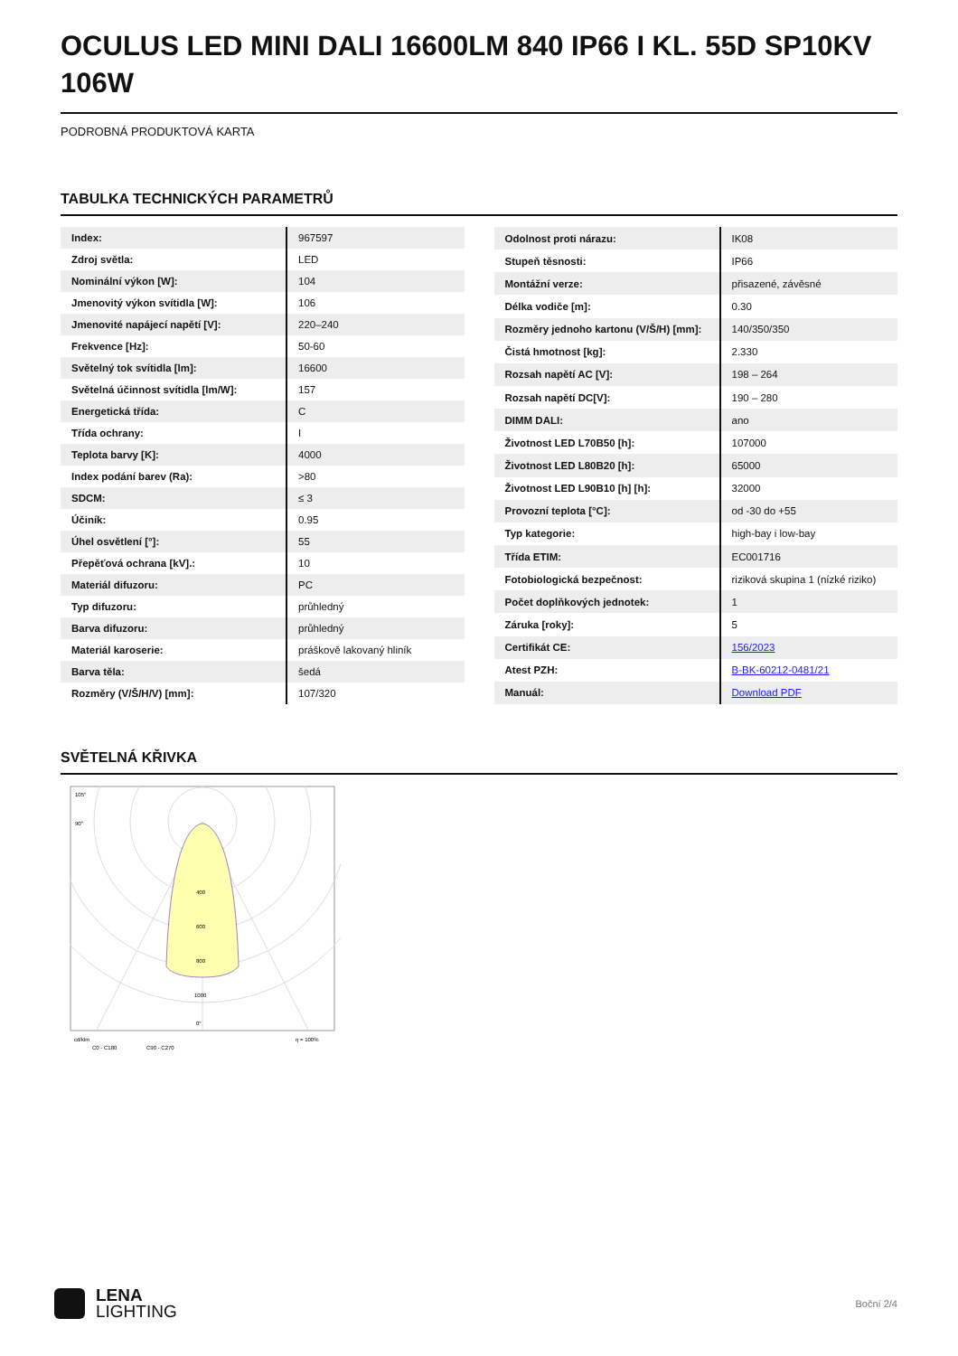OCULUS LED MINI DALI 16600LM 840 IP66 I KL. 55D SP10KV 106W
PODROBNÁ PRODUKTOVÁ KARTA
TABULKA TECHNICKÝCH PARAMETRŮ
| Index: | 967597 |
| Zdroj světla: | LED |
| Nominální výkon [W]: | 104 |
| Jmenovitý výkon svítidla [W]: | 106 |
| Jmenovité napájecí napětí [V]: | 220–240 |
| Frekvence [Hz]: | 50-60 |
| Světelný tok svítidla [lm]: | 16600 |
| Světelná účinnost svítidla [lm/W]: | 157 |
| Energetická třída: | C |
| Třída ochrany: | I |
| Teplota barvy [K]: | 4000 |
| Index podání barev (Ra): | >80 |
| SDCM: | ≤ 3 |
| Účiník: | 0.95 |
| Úhel osvětlení [°]: | 55 |
| Přepěťová ochrana [kV].: | 10 |
| Materiál difuzoru: | PC |
| Typ difuzoru: | průhledný |
| Barva difuzoru: | průhledný |
| Materiál karoserie: | práškově lakovaný hliník |
| Barva těla: | šedá |
| Rozměry (V/Š/H/V) [mm]: | 107/320 |
| Odolnost proti nárazu: | IK08 |
| Stupeň těsnosti: | IP66 |
| Montážní verze: | přisazené, závěsné |
| Délka vodiče [m]: | 0.30 |
| Rozměry jednoho kartonu (V/Š/H) [mm]: | 140/350/350 |
| Čistá hmotnost [kg]: | 2.330 |
| Rozsah napětí AC [V]: | 198 – 264 |
| Rozsah napětí DC[V]: | 190 – 280 |
| DIMM DALI: | ano |
| Životnost LED L70B50 [h]: | 107000 |
| Životnost LED L80B20 [h]: | 65000 |
| Životnost LED L90B10 [h] [h]: | 32000 |
| Provozní teplota [°C]: | od -30 do +55 |
| Typ kategorie: | high-bay i low-bay |
| Třída ETIM: | EC001716 |
| Fotobiologická bezpečnost: | riziková skupina 1 (nízké riziko) |
| Počet doplňkových jednotek: | 1 |
| Záruka [roky]: | 5 |
| Certifikát CE: | 156/2023 |
| Atest PZH: | B-BK-60212-0481/21 |
| Manuál: | Download PDF |
SVĚTELNÁ KŘIVKA
105°
90°
400
600
800
1000
0°
cd/klm
C0 - C180
C90 - C270
η = 100%
LENA
LIGHTING
Boční 2/4